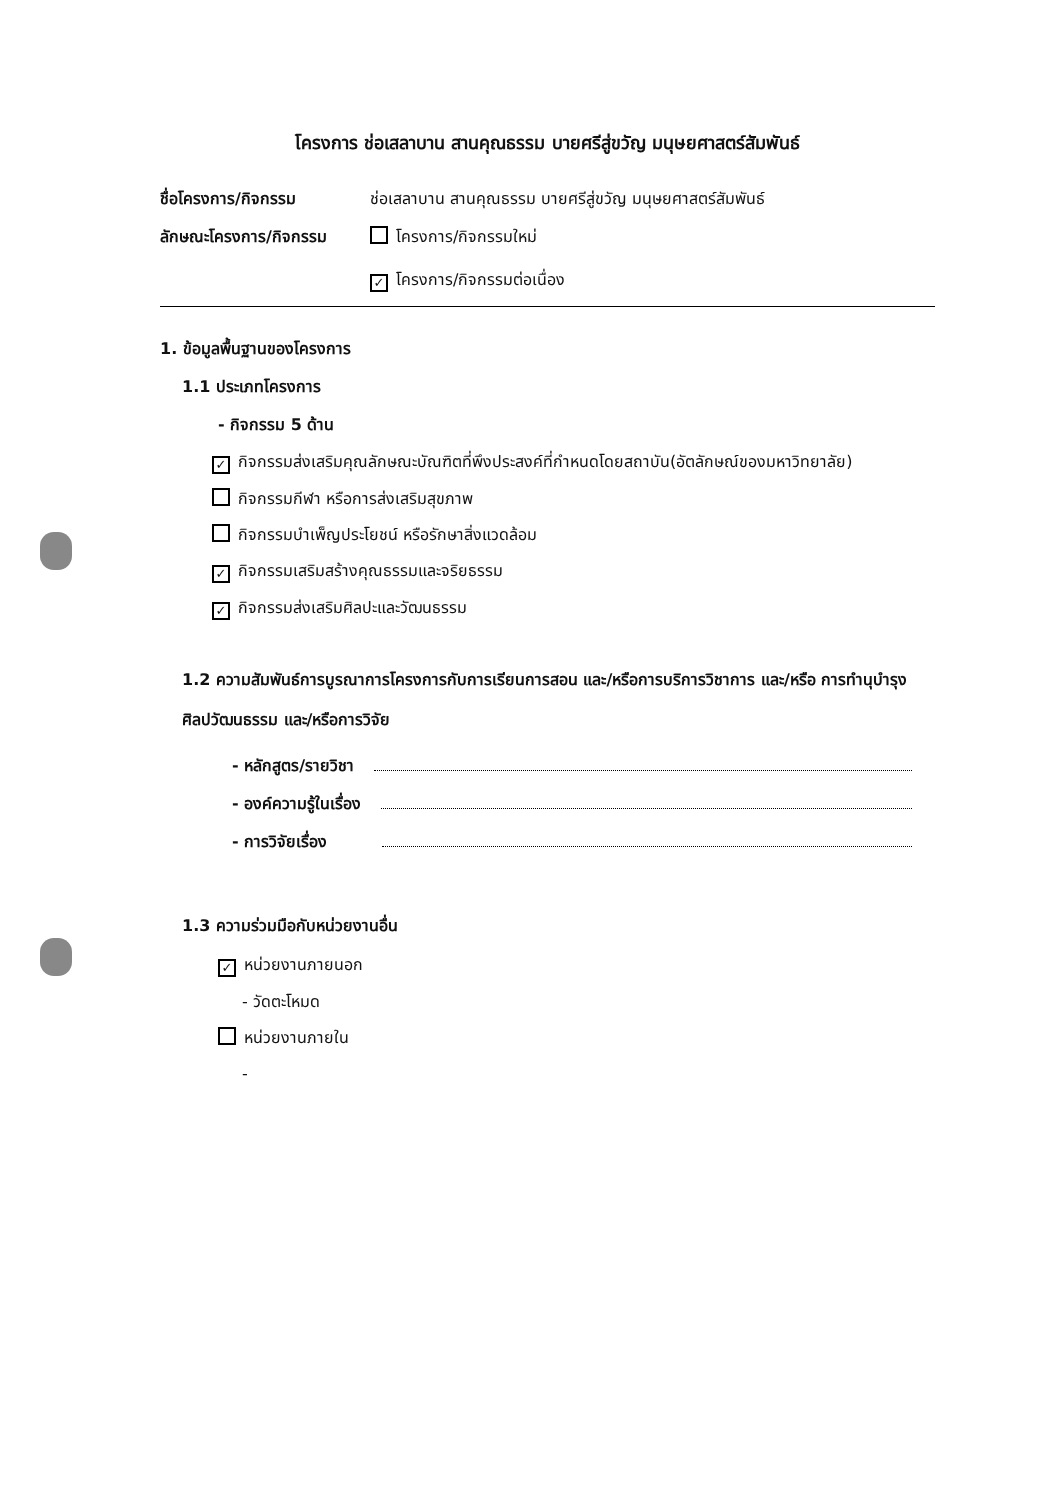โครงการ ช่อเสลาบาน สานคุณธรรม บายศรีสู่ขวัญ มนุษยศาสตร์สัมพันธ์
ชื่อโครงการ/กิจกรรม ช่อเสลาบาน สานคุณธรรม บายศรีสู่ขวัญ มนุษยศาสตร์สัมพันธ์
ลักษณะโครงการ/กิจกรรม โครงการ/กิจกรรมใหม่
✓ โครงการ/กิจกรรมต่อเนื่อง
1. ข้อมูลพื้นฐานของโครงการ
1.1 ประเภทโครงการ
- กิจกรรม 5 ด้าน
✓ กิจกรรมส่งเสริมคุณลักษณะบัณฑิตที่พึงประสงค์ที่กำหนดโดยสถาบัน(อัตลักษณ์ของมหาวิทยาลัย)
กิจกรรมกีฬา หรือการส่งเสริมสุขภาพ
กิจกรรมบำเพ็ญประโยชน์ หรือรักษาสิ่งแวดล้อม
✓ กิจกรรมเสริมสร้างคุณธรรมและจริยธรรม
✓ กิจกรรมส่งเสริมศิลปะและวัฒนธรรม
1.2 ความสัมพันธ์การบูรณาการโครงการกับการเรียนการสอน และ/หรือการบริการวิชาการ และ/หรือ การทำนุบำรุงศิลปวัฒนธรรม และ/หรือการวิจัย
- หลักสูตร/รายวิชา
- องค์ความรู้ในเรื่อง
- การวิจัยเรื่อง
1.3 ความร่วมมือกับหน่วยงานอื่น
✓ หน่วยงานภายนอก
- วัดตะโหมด
หน่วยงานภายใน
-